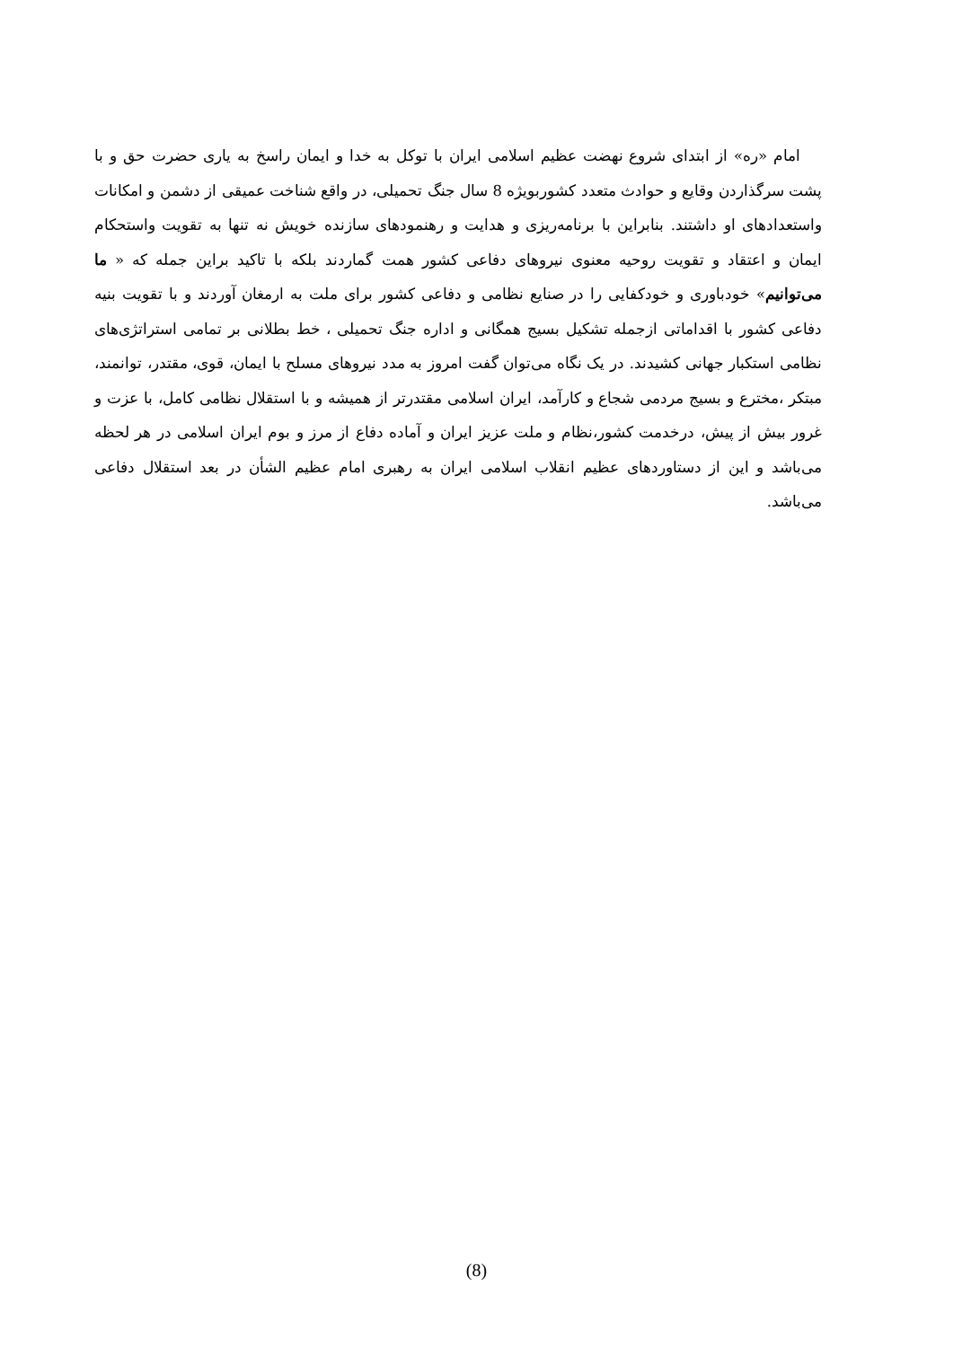امام «ره» از ابتدای شروع نهضت عظیم اسلامی ایران با توکل به خدا و ایمان راسخ به یاری حضرت حق و با پشت سرگذاردن وقایع و حوادث متعدد کشوربویژه 8 سال جنگ تحمیلی، در واقع شناخت عمیقی از دشمن و امکانات واستعدادهای او داشتند. بنابراین با برنامه‌ریزی و هدایت و رهنمودهای سازنده خویش نه تنها به تقویت واستحکام ایمان و اعتقاد و تقویت روحیه معنوی نیروهای دفاعی کشور همت گماردند بلکه با تاکید براین جمله که « ما می‌توانیم» خودباوری و خودکفایی را در صنایع نظامی و دفاعی کشور برای ملت به ارمغان آوردند و با تقویت بنیه دفاعی کشور با اقداماتی ازجمله تشکیل بسیج همگانی و اداره جنگ تحمیلی ، خط بطلانی بر تمامی استراتژی‌های نظامی استکبار جهانی کشیدند. در یک نگاه می‌توان گفت امروز به مدد نیروهای مسلح با ایمان، قوی، مقتدر، توانمند، مبتکر ،مخترع و بسیج مردمی شجاع و کارآمد، ایران اسلامی مقتدرتر از همیشه و با استقلال نظامی کامل، با عزت و غرور بیش از پیش، درخدمت کشور،نظام و ملت عزیز ایران و آماده دفاع از مرز و بوم ایران اسلامی در هر لحظه می‌باشد و این از دستاوردهای عظیم انقلاب اسلامی ایران به رهبری امام عظیم الشأن در بعد استقلال دفاعی می‌باشد.
(8)